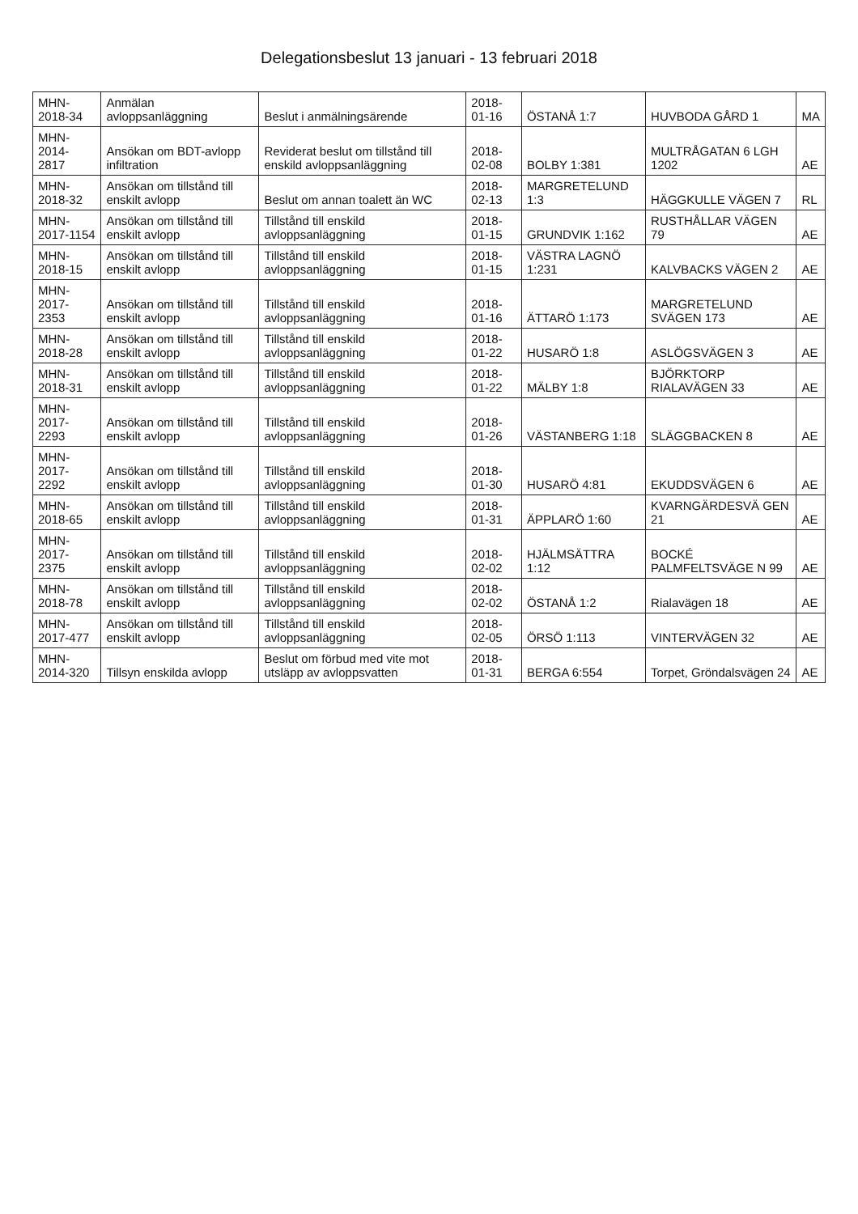Delegationsbeslut 13 januari - 13 februari 2018
| MHN-2018-34 | Anmälan avloppsanläggning | Beslut i anmälningsärende | 2018-01-16 | ÖSTANÅ 1:7 | HUVBODA GÅRD 1 | MA |
| MHN-2014-2817 | Ansökan om BDT-avlopp infiltration | Reviderat beslut om tillstånd till enskild avloppsanläggning | 2018-02-08 | BOLBY 1:381 | MULTRÅGATAN 6 LGH 1202 | AE |
| MHN-2018-32 | Ansökan om tillstånd till enskilt avlopp | Beslut om annan toalett än WC | 2018-02-13 | MARGRETELUND 1:3 | HÄGGKULLE VÄGEN 7 | RL |
| MHN-2017-1154 | Ansökan om tillstånd till enskilt avlopp | Tillstånd till enskild avloppsanläggning | 2018-01-15 | GRUNDVIK 1:162 | RUSTHÅLLAR VÄGEN 79 | AE |
| MHN-2018-15 | Ansökan om tillstånd till enskilt avlopp | Tillstånd till enskild avloppsanläggning | 2018-01-15 | VÄSTRA LAGNÖ 1:231 | KALVBACKS VÄGEN 2 | AE |
| MHN-2017-2353 | Ansökan om tillstånd till enskilt avlopp | Tillstånd till enskild avloppsanläggning | 2018-01-16 | ÄTTARÖ 1:173 | MARGRETELUND SVÄGEN 173 | AE |
| MHN-2018-28 | Ansökan om tillstånd till enskilt avlopp | Tillstånd till enskild avloppsanläggning | 2018-01-22 | HUSARÖ 1:8 | ASLÖGSVÄGEN 3 | AE |
| MHN-2018-31 | Ansökan om tillstånd till enskilt avlopp | Tillstånd till enskild avloppsanläggning | 2018-01-22 | MÄLBY 1:8 | BJÖRKTORP RIALAVÄGEN 33 | AE |
| MHN-2017-2293 | Ansökan om tillstånd till enskilt avlopp | Tillstånd till enskild avloppsanläggning | 2018-01-26 | VÄSTANBERG 1:18 | SLÄGGBACKEN 8 | AE |
| MHN-2017-2292 | Ansökan om tillstånd till enskilt avlopp | Tillstånd till enskild avloppsanläggning | 2018-01-30 | HUSARÖ 4:81 | EKUDDSVÄGEN 6 | AE |
| MHN-2018-65 | Ansökan om tillstånd till enskilt avlopp | Tillstånd till enskild avloppsanläggning | 2018-01-31 | ÄPPLARÖ 1:60 | KVARNGÄRDESVÄ GEN 21 | AE |
| MHN-2017-2375 | Ansökan om tillstånd till enskilt avlopp | Tillstånd till enskild avloppsanläggning | 2018-02-02 | HJÄLMSÄTTRA 1:12 | BOCKÉ PALMFELTSVÄGE N 99 | AE |
| MHN-2018-78 | Ansökan om tillstånd till enskilt avlopp | Tillstånd till enskild avloppsanläggning | 2018-02-02 | ÖSTANÅ 1:2 | Rialavägen 18 | AE |
| MHN-2017-477 | Ansökan om tillstånd till enskilt avlopp | Tillstånd till enskild avloppsanläggning | 2018-02-05 | ÖRSÖ 1:113 | VINTERVÄGEN 32 | AE |
| MHN-2014-320 | Tillsyn enskilda avlopp | Beslut om förbud med vite mot utsläpp av avloppsvatten | 2018-01-31 | BERGA 6:554 | Torpet, Gröndalsvägen 24 | AE |